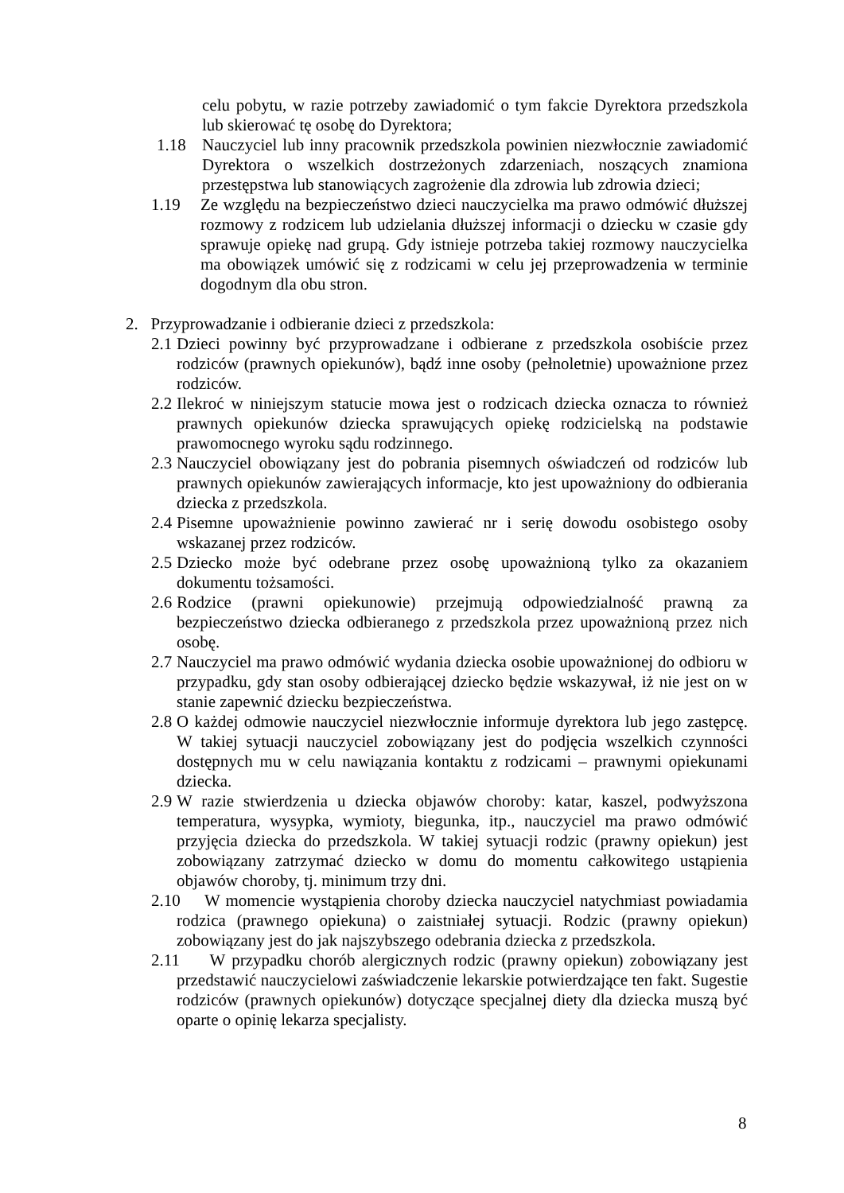celu pobytu, w razie potrzeby zawiadomić o tym fakcie Dyrektora przedszkola lub skierować tę osobę do Dyrektora;
1.18 Nauczyciel lub inny pracownik przedszkola powinien niezwłocznie zawiadomić Dyrektora o wszelkich dostrzeżonych zdarzeniach, noszących znamiona przestępstwa lub stanowiących zagrożenie dla zdrowia lub zdrowia dzieci;
1.19 Ze względu na bezpieczeństwo dzieci nauczycielka ma prawo odmówić dłuższej rozmowy z rodzicem lub udzielania dłuższej informacji o dziecku w czasie gdy sprawuje opiekę nad grupą. Gdy istnieje potrzeba takiej rozmowy nauczycielka ma obowiązek umówić się z rodzicami w celu jej przeprowadzenia w terminie dogodnym dla obu stron.
2. Przyprowadzanie i odbieranie dzieci z przedszkola:
2.1
Dzieci powinny być przyprowadzane i odbierane z przedszkola osobiście przez rodziców (prawnych opiekunów), bądź inne osoby (pełnoletnie) upoważnione przez rodziców.
2.2
Ilekroć w niniejszym statucie mowa jest o rodzicach dziecka oznacza to również prawnych opiekunów dziecka sprawujących opiekę rodzicielską na podstawie prawomocnego wyroku sądu rodzinnego.
2.3
Nauczyciel obowiązany jest do pobrania pisemnych oświadczeń od rodziców lub prawnych opiekunów zawierających informacje, kto jest upoważniony do odbierania dziecka z przedszkola.
2.4
Pisemne upoważnienie powinno zawierać nr i serię dowodu osobistego osoby wskazanej przez rodziców.
2.5
Dziecko może być odebrane przez osobę upoważnioną tylko za okazaniem dokumentu tożsamości.
2.6
Rodzice (prawni opiekunowie) przejmują odpowiedzialność prawną za bezpieczeństwo dziecka odbieranego z przedszkola przez upoważnioną przez nich osobę.
2.7
Nauczyciel ma prawo odmówić wydania dziecka osobie upoważnionej do odbioru w przypadku, gdy stan osoby odbierającej dziecko będzie wskazywał, iż nie jest on w stanie zapewnić dziecku bezpieczeństwa.
2.8
O każdej odmowie nauczyciel niezwłocznie informuje dyrektora lub jego zastępcę. W takiej sytuacji nauczyciel zobowiązany jest do podjęcia wszelkich czynności dostępnych mu w celu nawiązania kontaktu z rodzicami – prawnymi opiekunami dziecka.
2.9
W razie stwierdzenia u dziecka objawów choroby: katar, kaszel, podwyższona temperatura, wysypka, wymioty, biegunka, itp., nauczyciel ma prawo odmówić przyjęcia dziecka do przedszkola. W takiej sytuacji rodzic (prawny opiekun) jest zobowiązany zatrzymać dziecko w domu do momentu całkowitego ustąpienia objawów choroby, tj. minimum trzy dni.
2.10
W momencie wystąpienia choroby dziecka nauczyciel natychmiast powiadamia rodzica (prawnego opiekuna) o zaistniałej sytuacji. Rodzic (prawny opiekun) zobowiązany jest do jak najszybszego odebrania dziecka z przedszkola.
2.11
W przypadku chorób alergicznych rodzic (prawny opiekun) zobowiązany jest przedstawić nauczycielowi zaświadczenie lekarskie potwierdzające ten fakt. Sugestie rodziców (prawnych opiekunów) dotyczące specjalnej diety dla dziecka muszą być oparte o opinię lekarza specjalisty.
8